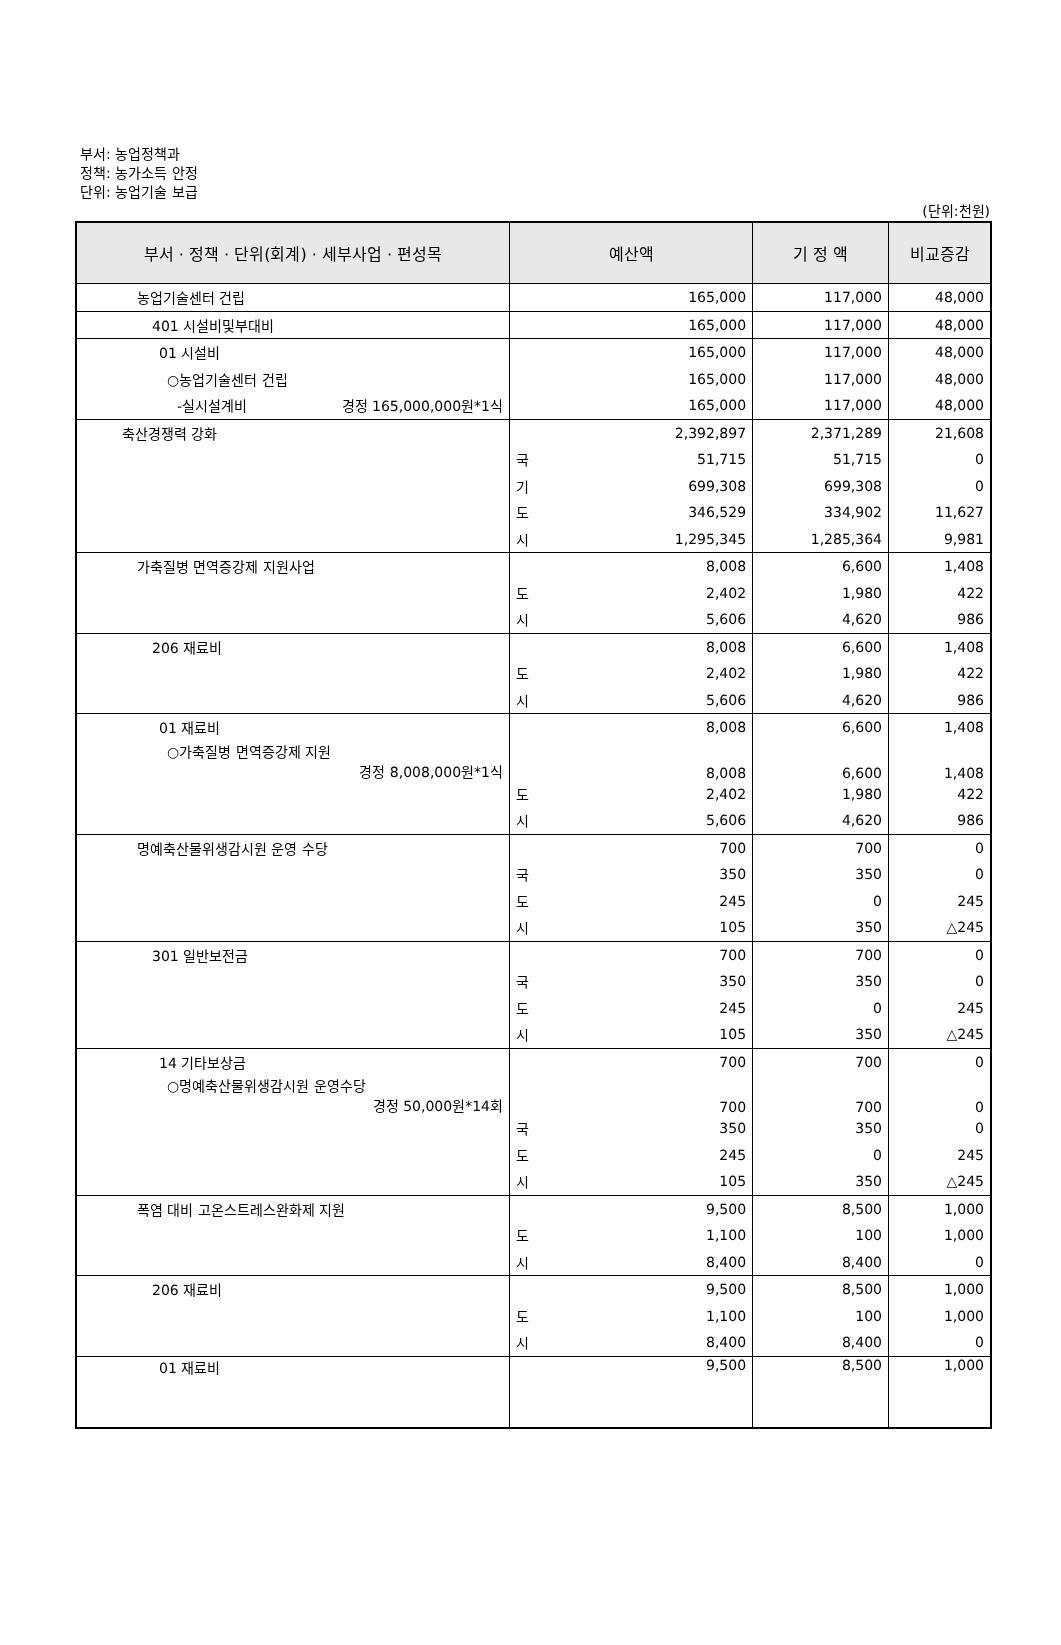부서: 농업정책과
정책: 농가소득 안정
단위: 농업기술 보급
(단위:천원)
| 부서 · 정책 · 단위(회계) · 세부사업 · 편성목 | 예산액 | | 기 정 액 | 비교증감 |
| --- | --- | --- | --- | --- |
| 농업기술센터 건립 | | 165,000 | 117,000 | 48,000 |
| 401 시설비및부대비 | | 165,000 | 117,000 | 48,000 |
| 01 시설비 | | 165,000 | 117,000 | 48,000 |
| ○농업기술센터 건립 | | 165,000 | 117,000 | 48,000 |
| -실시설계비 경정 165,000,000원*1식 | | 165,000 | 117,000 | 48,000 |
| 축산경쟁력 강화 | | 2,392,897 | 2,371,289 | 21,608 |
| | 국 | 51,715 | 51,715 | 0 |
| | 기 | 699,308 | 699,308 | 0 |
| | 도 | 346,529 | 334,902 | 11,627 |
| | 시 | 1,295,345 | 1,285,364 | 9,981 |
| 가축질병 면역증강제 지원사업 | | 8,008 | 6,600 | 1,408 |
| | 도 | 2,402 | 1,980 | 422 |
| | 시 | 5,606 | 4,620 | 986 |
| 206 재료비 | | 8,008 | 6,600 | 1,408 |
| | 도 | 2,402 | 1,980 | 422 |
| | 시 | 5,606 | 4,620 | 986 |
| 01 재료비 | | 8,008 | 6,600 | 1,408 |
| ○가축질병 면역증강제 지원 경정 8,008,000원*1식 | | 8,008 | 6,600 | 1,408 |
| | 도 | 2,402 | 1,980 | 422 |
| | 시 | 5,606 | 4,620 | 986 |
| 명예축산물위생감시원 운영 수당 | | 700 | 700 | 0 |
| | 국 | 350 | 350 | 0 |
| | 도 | 245 | 0 | 245 |
| | 시 | 105 | 350 | △245 |
| 301 일반보전금 | | 700 | 700 | 0 |
| | 국 | 350 | 350 | 0 |
| | 도 | 245 | 0 | 245 |
| | 시 | 105 | 350 | △245 |
| 14 기타보상금 | | 700 | 700 | 0 |
| ○명예축산물위생감시원 운영수당 경정 50,000원*14회 | | 700 | 700 | 0 |
| | 국 | 350 | 350 | 0 |
| | 도 | 245 | 0 | 245 |
| | 시 | 105 | 350 | △245 |
| 폭염 대비 고온스트레스완화제 지원 | | 9,500 | 8,500 | 1,000 |
| | 도 | 1,100 | 100 | 1,000 |
| | 시 | 8,400 | 8,400 | 0 |
| 206 재료비 | | 9,500 | 8,500 | 1,000 |
| | 도 | 1,100 | 100 | 1,000 |
| | 시 | 8,400 | 8,400 | 0 |
| 01 재료비 | | 9,500 | 8,500 | 1,000 |